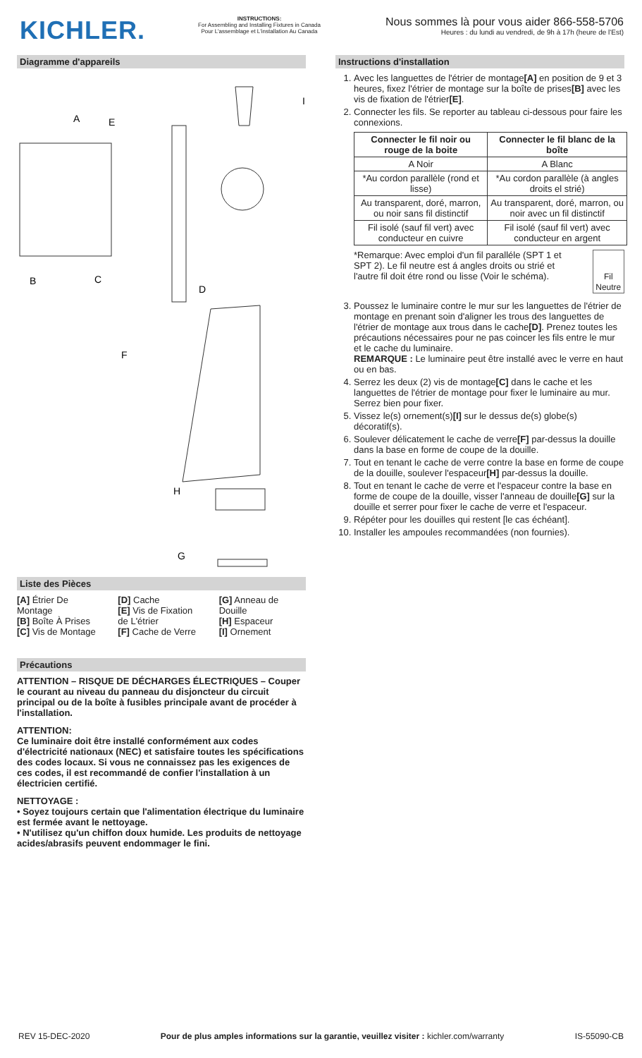KICHLER.
INSTRUCTIONS:
For Assembling and Installing Fixtures in Canada
Pour L'assemblage et L'installation Au Canada
Nous sommes là pour vous aider 866-558-5706
Heures : du lundi au vendredi, de 9h à 17h (heure de l'Est)
Diagramme d'appareils
A
E
I
B
C
D
F
H
G
Liste des Pièces
[A] Étrier De Montage
[B] Boîte À Prises
[C] Vis de Montage
[D] Cache
[E] Vis de Fixation de L'étrier
[F] Cache de Verre
[G] Anneau de Douille
[H] Espaceur
[I] Ornement
Précautions
ATTENTION – RISQUE DE DÉCHARGES ÉLECTRIQUES – Couper le courant au niveau du panneau du disjoncteur du circuit principal ou de la boîte à fusibles principale avant de procéder à l'installation.
ATTENTION:
Ce luminaire doit être installé conformément aux codes d'électricité nationaux (NEC) et satisfaire toutes les spécifications des codes locaux. Si vous ne connaissez pas les exigences de ces codes, il est recommandé de confier l'installation à un électricien certifié.
NETTOYAGE :
• Soyez toujours certain que l'alimentation électrique du luminaire est fermée avant le nettoyage.
• N'utilisez qu'un chiffon doux humide. Les produits de nettoyage acides/abrasifs peuvent endommager le fini.
Instructions d'installation
1. Avec les languettes de l'étrier de montage[A] en position de 9 et 3 heures, fixez l'étrier de montage sur la boîte de prises[B] avec les vis de fixation de l'étrier[E].
2. Connecter les fils. Se reporter au tableau ci-dessous pour faire les connexions.
| Connecter le fil noir ou rouge de la boite | Connecter le fil blanc de la boîte |
| --- | --- |
| A Noir | A Blanc |
| *Au cordon parallèle (rond et lisse) | *Au cordon parallèle (à angles droits el strié) |
| Au transparent, doré, marron, ou noir sans fil distinctif | Au transparent, doré, marron, ou noir avec un fil distinctif |
| Fil isolé (sauf fil vert) avec conducteur en cuivre | Fil isolé (sauf fil vert) avec conducteur en argent |
*Remarque: Avec emploi d'un fil paralléle (SPT 1 et SPT 2). Le fil neutre est á angles droits ou strié et l'autre fil doit étre rond ou lisse (Voir le schéma).
Fil Neutre
3. Poussez le luminaire contre le mur sur les languettes de l'étrier de montage en prenant soin d'aligner les trous des languettes de l'étrier de montage aux trous dans le cache[D]. Prenez toutes les précautions nécessaires pour ne pas coincer les fils entre le mur et le cache du luminaire.
REMARQUE : Le luminaire peut être installé avec le verre en haut ou en bas.
4. Serrez les deux (2) vis de montage[C] dans le cache et les languettes de l'étrier de montage pour fixer le luminaire au mur. Serrez bien pour fixer.
5. Vissez le(s) ornement(s)[I] sur le dessus de(s) globe(s) décoratif(s).
6. Soulever délicatement le cache de verre[F] par-dessus la douille dans la base en forme de coupe de la douille.
7. Tout en tenant le cache de verre contre la base en forme de coupe de la douille, soulever l'espaceur[H] par-dessus la douille.
8. Tout en tenant le cache de verre et l'espaceur contre la base en forme de coupe de la douille, visser l'anneau de douille[G] sur la douille et serrer pour fixer le cache de verre et l'espaceur.
9. Répéter pour les douilles qui restent [le cas échéant].
10. Installer les ampoules recommandées (non fournies).
REV 15-DEC-2020 Pour de plus amples informations sur la garantie, veuillez visiter : kichler.com/warranty IS-55090-CB